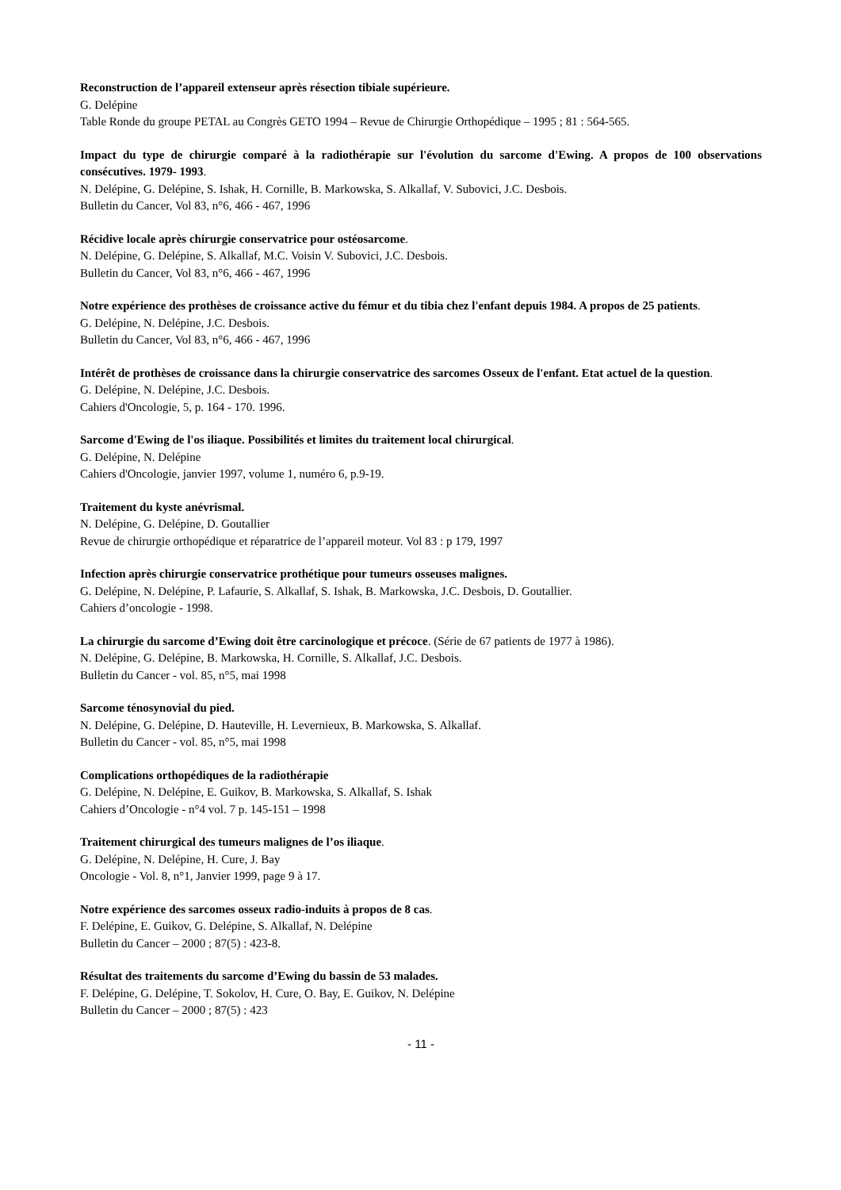Reconstruction de l’appareil extenseur après résection tibiale supérieure.
G. Delépine
Table Ronde du groupe PETAL au Congrès GETO 1994 – Revue de Chirurgie Orthopédique – 1995 ; 81 : 564-565.
Impact du type de chirurgie comparé à la radiothérapie sur l'évolution du sarcome d'Ewing. A propos de 100 observations consécutives. 1979- 1993.
N. Delépine, G. Delépine, S. Ishak, H. Cornille, B. Markowska, S. Alkallaf, V. Subovici, J.C. Desbois.
Bulletin du Cancer, Vol 83, n°6, 466 - 467, 1996
Récidive locale après chirurgie conservatrice pour ostéosarcome.
N. Delépine, G. Delépine, S. Alkallaf, M.C. Voisin V. Subovici, J.C. Desbois.
Bulletin du Cancer, Vol 83, n°6, 466 - 467, 1996
Notre expérience des prothèses de croissance active du fémur et du tibia chez l'enfant depuis 1984. A propos de 25 patients.
G. Delépine, N. Delépine, J.C. Desbois.
Bulletin du Cancer, Vol 83, n°6, 466 - 467, 1996
Intérêt de prothèses de croissance dans la chirurgie conservatrice des sarcomes Osseux de l'enfant. Etat actuel de la question.
G. Delépine, N. Delépine, J.C. Desbois.
Cahiers d'Oncologie, 5, p. 164 - 170. 1996.
Sarcome d'Ewing de l'os iliaque. Possibilités et limites du traitement local chirurgical.
G. Delépine, N. Delépine
Cahiers d'Oncologie, janvier 1997, volume 1, numéro 6, p.9-19.
Traitement du kyste anévrismal.
N. Delépine, G. Delépine, D. Goutallier
Revue de chirurgie orthopédique et réparatrice de l’appareil moteur. Vol 83 : p 179, 1997
Infection après chirurgie conservatrice prothétique pour tumeurs osseuses malignes.
G. Delépine, N. Delépine, P. Lafaurie, S. Alkallaf, S. Ishak, B. Markowska, J.C. Desbois, D. Goutallier.
Cahiers d’oncologie - 1998.
La chirurgie du sarcome d’Ewing doit être carcinologique et précoce. (Série de 67 patients de 1977 à 1986).
N. Delépine, G. Delépine, B. Markowska, H. Cornille, S. Alkallaf, J.C. Desbois.
Bulletin du Cancer - vol. 85, n°5, mai 1998
Sarcome ténosynovial du pied.
N. Delépine, G. Delépine, D. Hauteville, H. Levernieux, B. Markowska, S. Alkallaf.
Bulletin du Cancer - vol. 85, n°5, mai 1998
Complications orthopédiques de la radiothérapie
G. Delépine, N. Delépine, E. Guikov, B. Markowska, S. Alkallaf, S. Ishak
Cahiers d’Oncologie - n°4 vol. 7 p. 145-151 – 1998
Traitement chirurgical des tumeurs malignes de l’os iliaque.
G. Delépine, N. Delépine, H. Cure, J. Bay
Oncologie - Vol. 8, n°1, Janvier 1999, page 9 à 17.
Notre expérience des sarcomes osseux radio-induits à propos de 8 cas.
F. Delépine, E. Guikov, G. Delépine, S. Alkallaf, N. Delépine
Bulletin du Cancer – 2000 ; 87(5) : 423-8.
Résultat des traitements du sarcome d’Ewing du bassin de 53 malades.
F. Delépine, G. Delépine, T. Sokolov, H. Cure, O. Bay, E. Guikov, N. Delépine
Bulletin du Cancer – 2000 ; 87(5) : 423
- 11 -